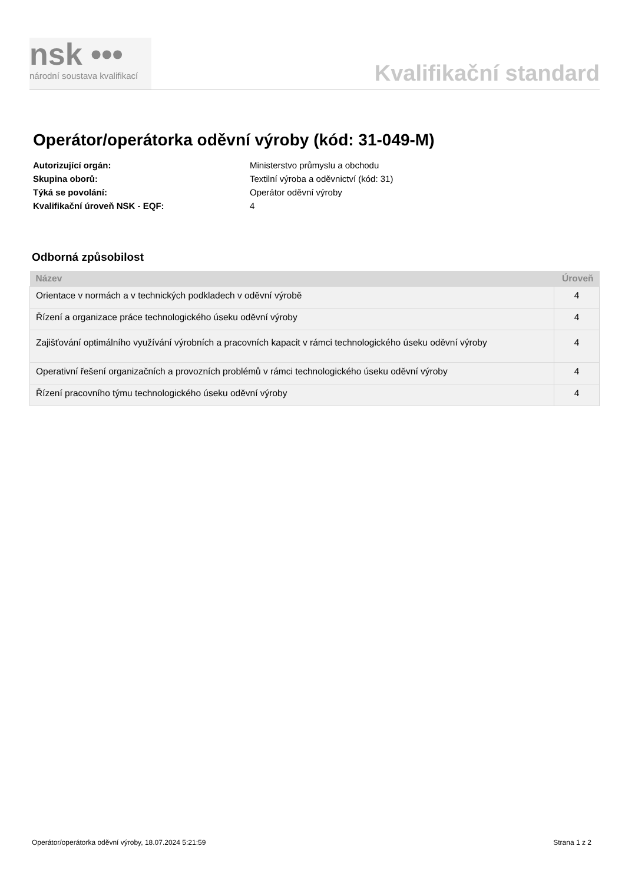nsk •••
národní soustava kvalifikací
Kvalifikační standard
Operátor/operátorka oděvní výroby (kód: 31-049-M)
| Autorizující orgán: | Ministerstvo průmyslu a obchodu |
| Skupina oborů: | Textilní výroba a oděvnictví (kód: 31) |
| Týká se povolání: | Operátor oděvní výroby |
| Kvalifikační úroveň NSK - EQF: | 4 |
Odborná způsobilost
| Název | Úroveň |
| --- | --- |
| Orientace v normách a v technických podkladech v oděvní výrobě | 4 |
| Řízení a organizace práce technologického úseku oděvní výroby | 4 |
| Zajišťování optimálního využívání výrobních a pracovních kapacit v rámci technologického úseku oděvní výroby | 4 |
| Operativní řešení organizačních a provozních problémů v rámci technologického úseku oděvní výroby | 4 |
| Řízení pracovního týmu technologického úseku oděvní výroby | 4 |
Operátor/operátorka oděvní výroby, 18.07.2024 5:21:59 Strana 1 z 2